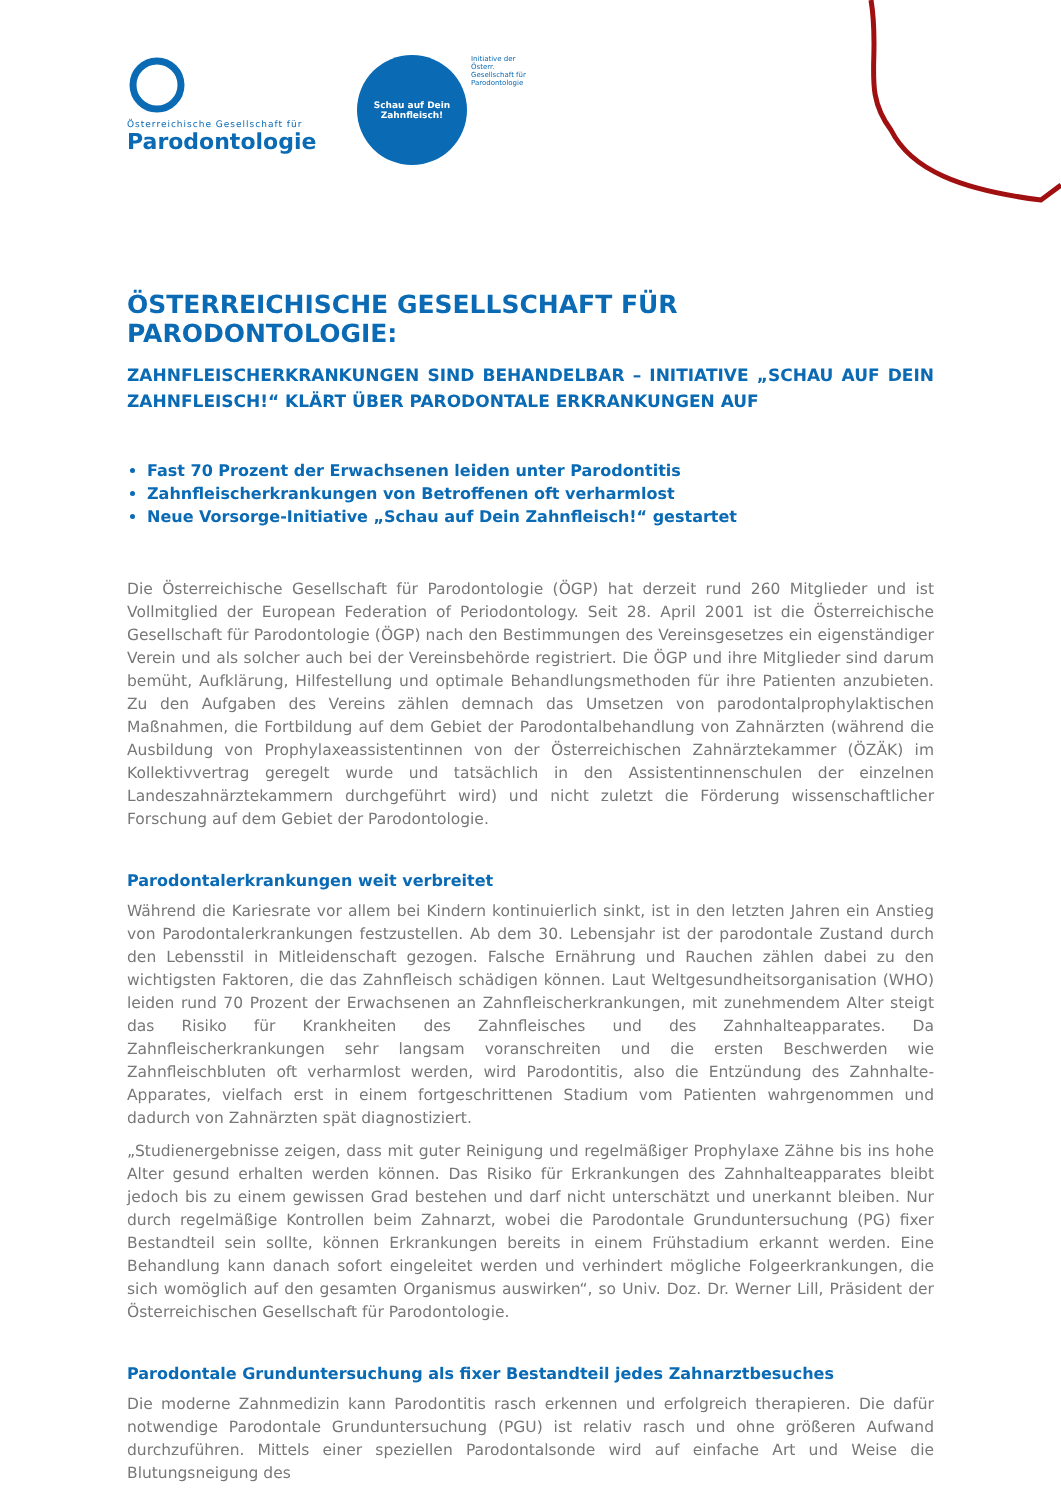Österreichische Gesellschaft für
Parodontologie
Schau auf Dein
Zahnfleisch!
Initiative der Österr. Gesellschaft für Parodontologie
ÖSTERREICHISCHE GESELLSCHAFT FÜR PARODONTOLOGIE:
ZAHNFLEISCHERKRANKUNGEN SIND BEHANDELBAR – INITIATIVE „SCHAU AUF DEIN ZAHNFLEISCH!“ KLÄRT ÜBER PARODONTALE ERKRANKUNGEN AUF
Fast 70 Prozent der Erwachsenen leiden unter Parodontitis
Zahnfleischerkrankungen von Betroffenen oft verharmlost
Neue Vorsorge-Initiative „Schau auf Dein Zahnfleisch!“ gestartet
Die Österreichische Gesellschaft für Parodontologie (ÖGP) hat derzeit rund 260 Mitglieder und ist Vollmitglied der European Federation of Periodontology. Seit 28. April 2001 ist die Österreichische Gesellschaft für Parodontologie (ÖGP) nach den Bestimmungen des Vereinsgesetzes ein eigenständiger Verein und als solcher auch bei der Vereinsbehörde registriert. Die ÖGP und ihre Mitglieder sind darum bemüht, Aufklärung, Hilfestellung und optimale Behandlungsmethoden für ihre Patienten anzubieten. Zu den Aufgaben des Vereins zählen demnach das Umsetzen von parodontalprophylaktischen Maßnahmen, die Fortbildung auf dem Gebiet der Parodontalbehandlung von Zahnärzten (während die Ausbildung von Prophylaxeassistentinnen von der Österreichischen Zahnärztekammer (ÖZÄK) im Kollektivvertrag geregelt wurde und tatsächlich in den Assistentinnenschulen der einzelnen Landeszahnärztekammern durchgeführt wird) und nicht zuletzt die Förderung wissenschaftlicher Forschung auf dem Gebiet der Parodontologie.
Parodontalerkrankungen weit verbreitet
Während die Kariesrate vor allem bei Kindern kontinuierlich sinkt, ist in den letzten Jahren ein Anstieg von Parodontalerkrankungen festzustellen. Ab dem 30. Lebensjahr ist der parodontale Zustand durch den Lebensstil in Mitleidenschaft gezogen. Falsche Ernährung und Rauchen zählen dabei zu den wichtigsten Faktoren, die das Zahnfleisch schädigen können. Laut Weltgesundheitsorganisation (WHO) leiden rund 70 Prozent der Erwachsenen an Zahnfleischerkrankungen, mit zunehmendem Alter steigt das Risiko für Krankheiten des Zahnfleisches und des Zahnhalteapparates. Da Zahnfleischerkrankungen sehr langsam voranschreiten und die ersten Beschwerden wie Zahnfleischbluten oft verharmlost werden, wird Parodontitis, also die Entzündung des Zahnhalte-Apparates, vielfach erst in einem fortgeschrittenen Stadium vom Patienten wahrgenommen und dadurch von Zahnärzten spät diagnostiziert.
„Studienergebnisse zeigen, dass mit guter Reinigung und regelmäßiger Prophylaxe Zähne bis ins hohe Alter gesund erhalten werden können. Das Risiko für Erkrankungen des Zahnhalteapparates bleibt jedoch bis zu einem gewissen Grad bestehen und darf nicht unterschätzt und unerkannt bleiben. Nur durch regelmäßige Kontrollen beim Zahnarzt, wobei die Parodontale Grunduntersuchung (PG) fixer Bestandteil sein sollte, können Erkrankungen bereits in einem Frühstadium erkannt werden. Eine Behandlung kann danach sofort eingeleitet werden und verhindert mögliche Folgeerkrankungen, die sich womöglich auf den gesamten Organismus auswirken“, so Univ. Doz. Dr. Werner Lill, Präsident der Österreichischen Gesellschaft für Parodontologie.
Parodontale Grunduntersuchung als fixer Bestandteil jedes Zahnarztbesuches
Die moderne Zahnmedizin kann Parodontitis rasch erkennen und erfolgreich therapieren. Die dafür notwendige Parodontale Grunduntersuchung (PGU) ist relativ rasch und ohne größeren Aufwand durchzuführen. Mittels einer speziellen Parodontalsonde wird auf einfache Art und Weise die Blutungsneigung des